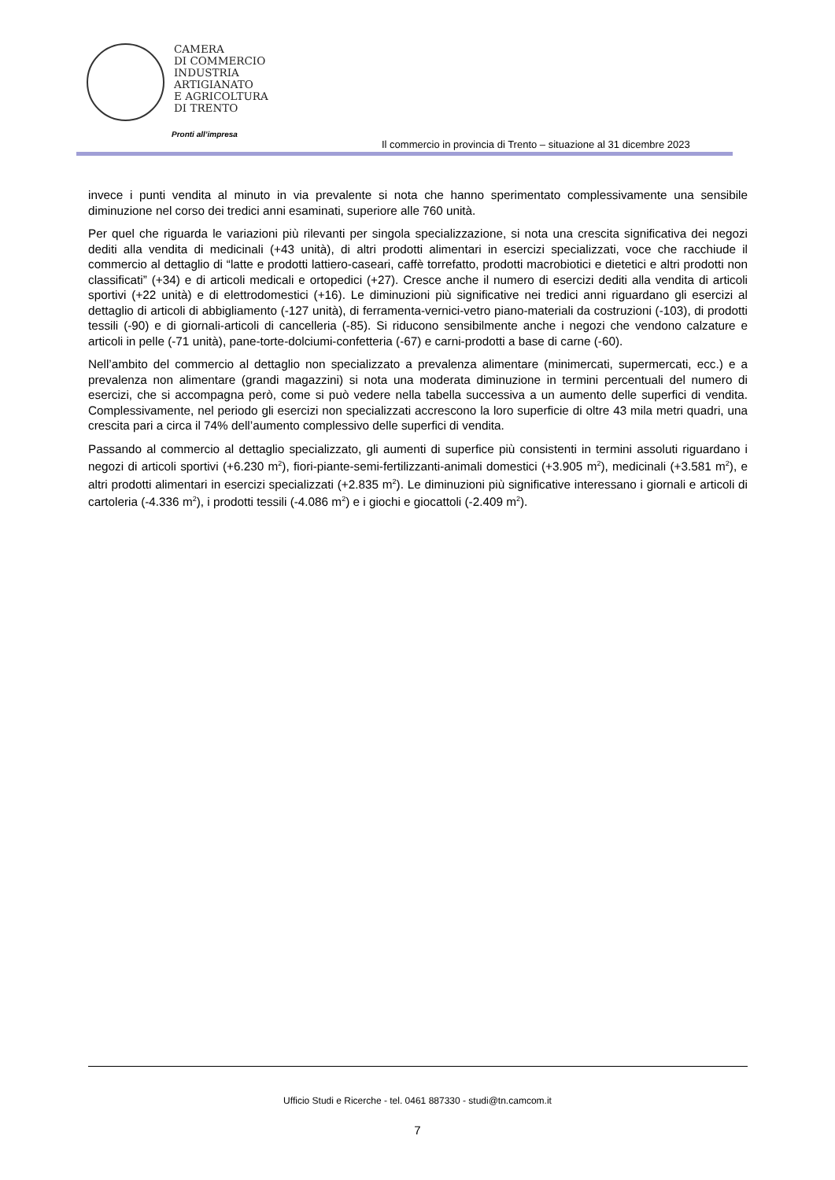CAMERA
DI COMMERCIO
INDUSTRIA
ARTIGIANATO
E AGRICOLTURA
DI TRENTO
Pronti all’impresa
Il commercio in provincia di Trento – situazione al 31 dicembre 2023
invece i punti vendita al minuto in via prevalente si nota che hanno sperimentato complessivamente una sensibile diminuzione nel corso dei tredici anni esaminati, superiore alle 760 unità.
Per quel che riguarda le variazioni più rilevanti per singola specializzazione, si nota una crescita significativa dei negozi dediti alla vendita di medicinali (+43 unità), di altri prodotti alimentari in esercizi specializzati, voce che racchiude il commercio al dettaglio di “latte e prodotti lattiero-caseari, caffè torrefatto, prodotti macrobiotici e dietetici e altri prodotti non classificati” (+34) e di articoli medicali e ortopedici (+27). Cresce anche il numero di esercizi dediti alla vendita di articoli sportivi (+22 unità) e di elettrodomestici (+16). Le diminuzioni più significative nei tredici anni riguardano gli esercizi al dettaglio di articoli di abbigliamento (-127 unità), di ferramenta-vernici-vetro piano-materiali da costruzioni (-103), di prodotti tessili (-90) e di giornali-articoli di cancelleria (-85). Si riducono sensibilmente anche i negozi che vendono calzature e articoli in pelle (-71 unità), pane-torte-dolciumi-confetteria (-67) e carni-prodotti a base di carne (-60).
Nell’ambito del commercio al dettaglio non specializzato a prevalenza alimentare (minimercati, supermercati, ecc.) e a prevalenza non alimentare (grandi magazzini) si nota una moderata diminuzione in termini percentuali del numero di esercizi, che si accompagna però, come si può vedere nella tabella successiva a un aumento delle superfici di vendita. Complessivamente, nel periodo gli esercizi non specializzati accrescono la loro superficie di oltre 43 mila metri quadri, una crescita pari a circa il 74% dell’aumento complessivo delle superfici di vendita.
Passando al commercio al dettaglio specializzato, gli aumenti di superfice più consistenti in termini assoluti riguardano i negozi di articoli sportivi (+6.230 m<sup>2</sup>), fiori-piante-semi-fertilizzanti-animali domestici (+3.905 m<sup>2</sup>), medicinali (+3.581 m<sup>2</sup>), e altri prodotti alimentari in esercizi specializzati (+2.835 m<sup>2</sup>). Le diminuzioni più significative interessano i giornali e articoli di cartoleria (-4.336 m<sup>2</sup>), i prodotti tessili (-4.086 m<sup>2</sup>) e i giochi e giocattoli (-2.409 m<sup>2</sup>).
Ufficio Studi e Ricerche - tel. 0461 887330 - studi@tn.camcom.it
7